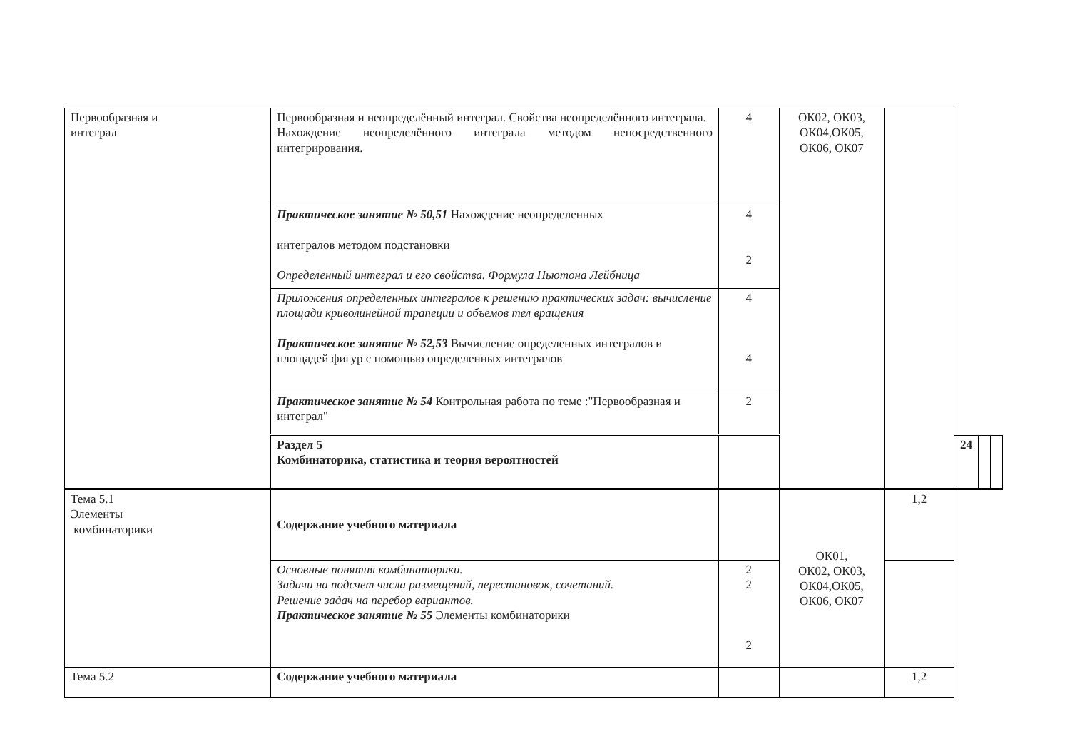| Первообразная и интеграл | Первообразная и неопределённый интеграл. Свойства неопределённого интеграла. Нахождение неопределённого интеграла методом непосредственного интегрирования. | 4 | ОК02, ОК03, ОК04,ОК05, ОК06, ОК07 | | | | |
| | Практическое занятие № 50,51 Нахождение неопределенных интегралов методом подстановки Определенный интеграл и его свойства. Формула Ньютона Лейбница | 4 2 | | | | | |
| | Приложения определенных интегралов к решению практических задач: вычисление площади криволинейной трапеции и объемов тел вращения Практическое занятие № 52,53 Вычисление определенных интегралов и площадей фигур с помощью определенных интегралов | 4 4 | | | | | |
| | Практическое занятие № 54 Контрольная работа по теме :"Первообразная и интеграл" | 2 | | | | | |
| | Раздел 5 Комбинаторика, статистика и теория вероятностей | | | | 24 | | |
| Тема 5.1 Элементы комбинаторики | Содержание учебного материала | | ОК01, ОК02, ОК03, ОК04,ОК05, ОК06, ОК07 | 1,2 | | | |
| | Основные понятия комбинаторики. Задачи на подсчет числа размещений, перестановок, сочетаний. Решение задач на перебор вариантов. Практическое занятие № 55 Элементы комбинаторики | 2 2 2 | | | | | |
| Тема 5.2 | Содержание учебного материала | | | 1,2 | | | |